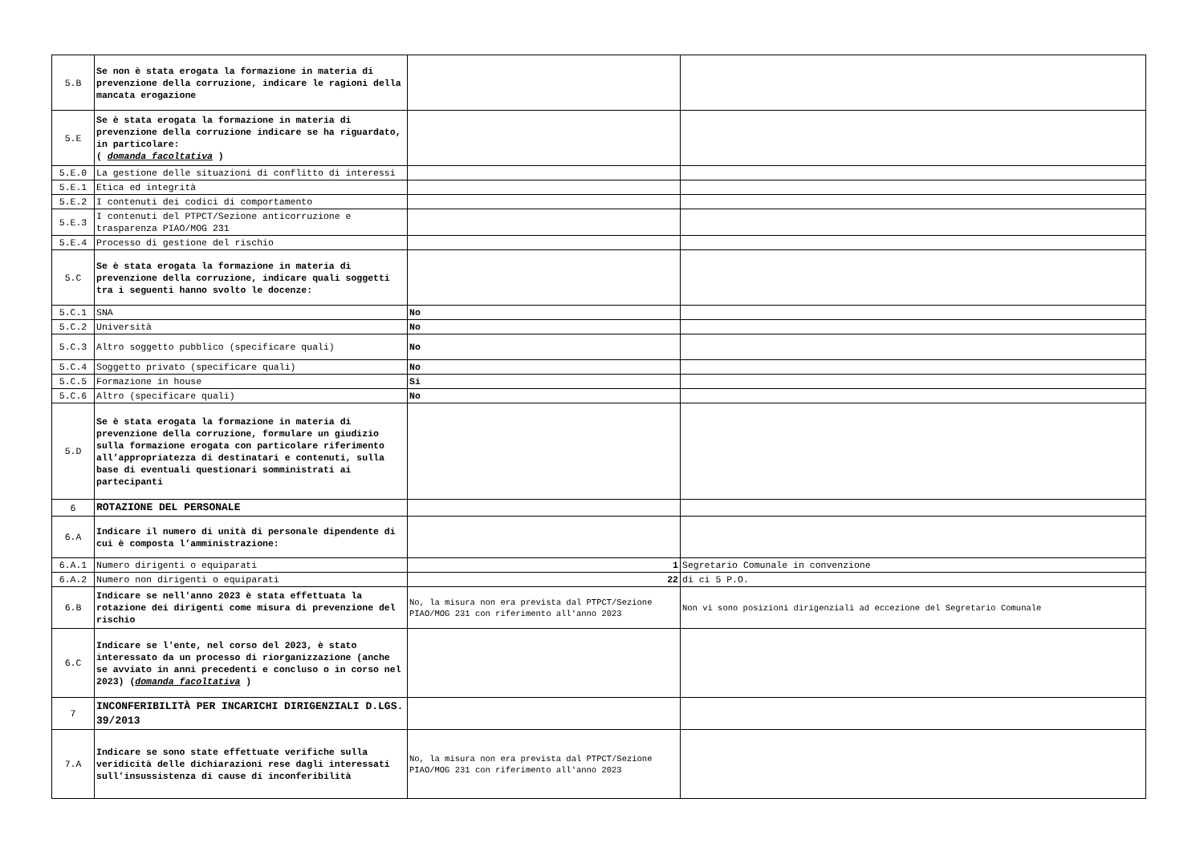| 5.B | Se non è stata erogata la formazione in materia di prevenzione della corruzione, indicare le ragioni della mancata erogazione | | |
| 5.E | Se è stata erogata la formazione in materia di prevenzione della corruzione indicare se ha riguardato, in particolare: ( domanda facoltativa ) | | |
| 5.E.0 | La gestione delle situazioni di conflitto di interessi | | |
| 5.E.1 | Etica ed integrità | | |
| 5.E.2 | I contenuti dei codici di comportamento | | |
| 5.E.3 | I contenuti del PTPCT/Sezione anticorruzione e trasparenza PIAO/MOG 231 | | |
| 5.E.4 | Processo di gestione del rischio | | |
| 5.C | Se è stata erogata la formazione in materia di prevenzione della corruzione, indicare quali soggetti tra i seguenti hanno svolto le docenze: | | |
| 5.C.1 | SNA | No | |
| 5.C.2 | Università | No | |
| 5.C.3 | Altro soggetto pubblico (specificare quali) | No | |
| 5.C.4 | Soggetto privato (specificare quali) | No | |
| 5.C.5 | Formazione in house | Si | |
| 5.C.6 | Altro (specificare quali) | No | |
| 5.D | Se è stata erogata la formazione in materia di prevenzione della corruzione, formulare un giudizio sulla formazione erogata con particolare riferimento all’appropriatezza di destinatari e contenuti, sulla base di eventuali questionari somministrati ai partecipanti | | |
| 6 | ROTAZIONE DEL PERSONALE | | |
| 6.A | Indicare il numero di unità di personale dipendente di cui è composta l’amministrazione: | | |
| 6.A.1 | Numero dirigenti o equiparati | 1 | Segretario Comunale in convenzione |
| 6.A.2 | Numero non dirigenti o equiparati | 22 | di ci 5 P.O. |
| 6.B | Indicare se nell'anno 2023 è stata effettuata la rotazione dei dirigenti come misura di prevenzione del rischio | No, la misura non era prevista dal PTPCT/Sezione PIAO/MOG 231 con riferimento all'anno 2023 | Non vi sono posizioni dirigenziali ad eccezione del Segretario Comunale |
| 6.C | Indicare se l'ente, nel corso del 2023, è stato interessato da un processo di riorganizzazione (anche se avviato in anni precedenti e concluso o in corso nel 2023) ( domanda facoltativa ) | | |
| 7 | INCONFERIBILITÀ PER INCARICHI DIRIGENZIALI D.LGS. 39/2013 | | |
| 7.A | Indicare se sono state effettuate verifiche sulla veridicità delle dichiarazioni rese dagli interessati sull'insussistenza di cause di inconferibilità | No, la misura non era prevista dal PTPCT/Sezione PIAO/MOG 231 con riferimento all'anno 2023 | |